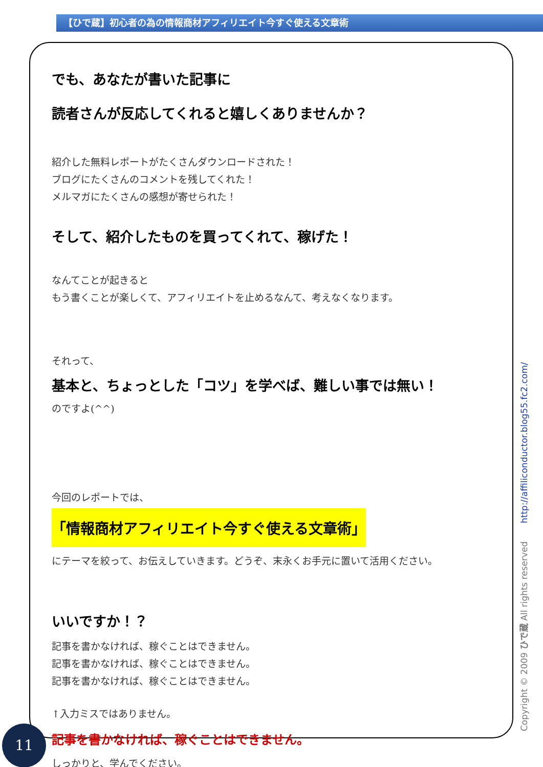【ひで蔵】初心者の為の情報商材アフィリエイト今すぐ使える文章術
でも、あなたが書いた記事に
読者さんが反応してくれると嬉しくありませんか？
紹介した無料レポートがたくさんダウンロードされた！
ブログにたくさんのコメントを残してくれた！
メルマガにたくさんの感想が寄せられた！
そして、紹介したものを買ってくれて、稼げた！
なんてことが起きると
もう書くことが楽しくて、アフィリエイトを止めるなんて、考えなくなります。
それって、
基本と、ちょっとした「コツ」を学べば、難しい事では無い！
のですよ(^^)
今回のレポートでは、
「情報商材アフィリエイト今すぐ使える文章術」
にテーマを絞って、お伝えしていきます。どうぞ、末永くお手元に置いて活用ください。
いいですか！？
記事を書かなければ、稼ぐことはできません。
記事を書かなければ、稼ぐことはできません。
記事を書かなければ、稼ぐことはできません。
↑入力ミスではありません。
記事を書かなければ、稼ぐことはできません。
しっかりと、学んでください。
Copyright © 2009 ひで蔵 All rights reserved http://affiliconductor.blog55.fc2.com/
11